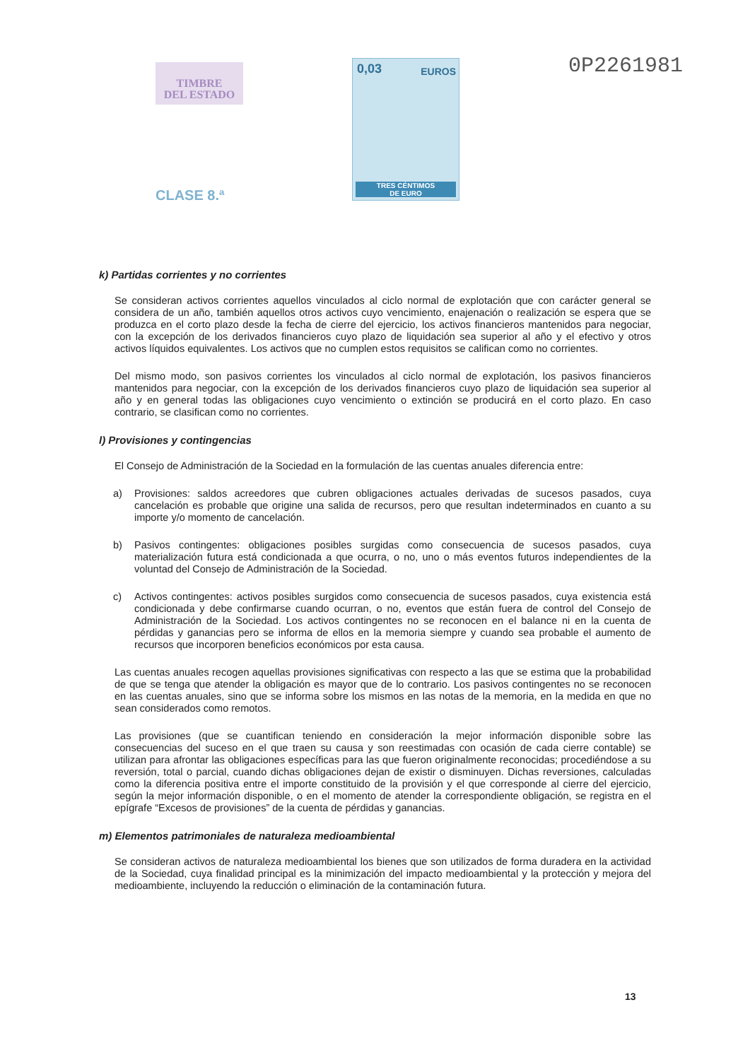TIMBRE
DEL ESTADO
CLASE 8.ª
0,03 EUROS
TRES CÉNTIMOS
DE EURO
0P2261981
k) Partidas corrientes y no corrientes
Se consideran activos corrientes aquellos vinculados al ciclo normal de explotación que con carácter general se considera de un año, también aquellos otros activos cuyo vencimiento, enajenación o realización se espera que se produzca en el corto plazo desde la fecha de cierre del ejercicio, los activos financieros mantenidos para negociar, con la excepción de los derivados financieros cuyo plazo de liquidación sea superior al año y el efectivo y otros activos líquidos equivalentes. Los activos que no cumplen estos requisitos se califican como no corrientes.
Del mismo modo, son pasivos corrientes los vinculados al ciclo normal de explotación, los pasivos financieros mantenidos para negociar, con la excepción de los derivados financieros cuyo plazo de liquidación sea superior al año y en general todas las obligaciones cuyo vencimiento o extinción se producirá en el corto plazo. En caso contrario, se clasifican como no corrientes.
l) Provisiones y contingencias
El Consejo de Administración de la Sociedad en la formulación de las cuentas anuales diferencia entre:
a) Provisiones: saldos acreedores que cubren obligaciones actuales derivadas de sucesos pasados, cuya cancelación es probable que origine una salida de recursos, pero que resultan indeterminados en cuanto a su importe y/o momento de cancelación.
b) Pasivos contingentes: obligaciones posibles surgidas como consecuencia de sucesos pasados, cuya materialización futura está condicionada a que ocurra, o no, uno o más eventos futuros independientes de la voluntad del Consejo de Administración de la Sociedad.
c) Activos contingentes: activos posibles surgidos como consecuencia de sucesos pasados, cuya existencia está condicionada y debe confirmarse cuando ocurran, o no, eventos que están fuera de control del Consejo de Administración de la Sociedad. Los activos contingentes no se reconocen en el balance ni en la cuenta de pérdidas y ganancias pero se informa de ellos en la memoria siempre y cuando sea probable el aumento de recursos que incorporen beneficios económicos por esta causa.
Las cuentas anuales recogen aquellas provisiones significativas con respecto a las que se estima que la probabilidad de que se tenga que atender la obligación es mayor que de lo contrario. Los pasivos contingentes no se reconocen en las cuentas anuales, sino que se informa sobre los mismos en las notas de la memoria, en la medida en que no sean considerados como remotos.
Las provisiones (que se cuantifican teniendo en consideración la mejor información disponible sobre las consecuencias del suceso en el que traen su causa y son reestimadas con ocasión de cada cierre contable) se utilizan para afrontar las obligaciones específicas para las que fueron originalmente reconocidas; procediéndose a su reversión, total o parcial, cuando dichas obligaciones dejan de existir o disminuyen. Dichas reversiones, calculadas como la diferencia positiva entre el importe constituido de la provisión y el que corresponde al cierre del ejercicio, según la mejor información disponible, o en el momento de atender la correspondiente obligación, se registra en el epígrafe “Excesos de provisiones” de la cuenta de pérdidas y ganancias.
m) Elementos patrimoniales de naturaleza medioambiental
Se consideran activos de naturaleza medioambiental los bienes que son utilizados de forma duradera en la actividad de la Sociedad, cuya finalidad principal es la minimización del impacto medioambiental y la protección y mejora del medioambiente, incluyendo la reducción o eliminación de la contaminación futura.
13